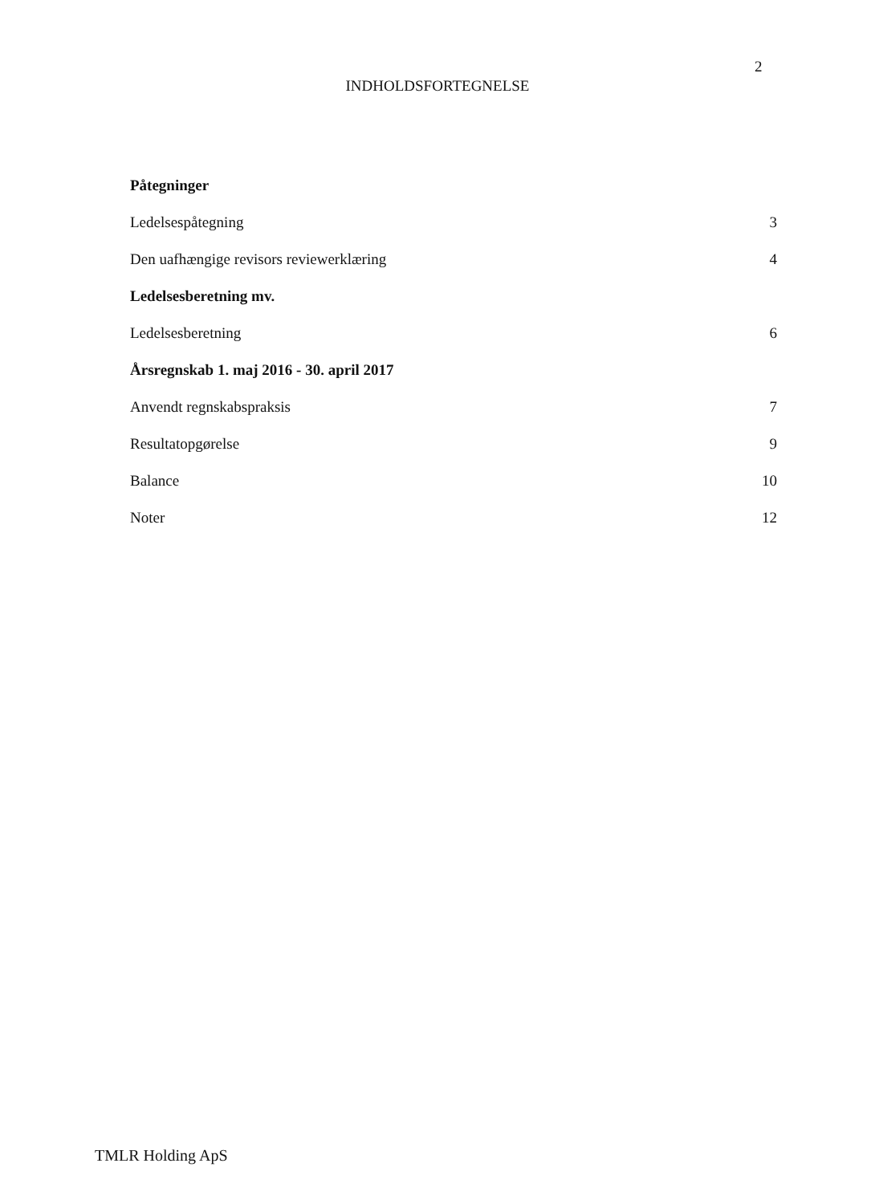2
INDHOLDSFORTEGNELSE
Påtegninger
Ledelsespåtegning 3
Den uafhængige revisors reviewerklæring 4
Ledelsesberetning mv.
Ledelsesberetning 6
Årsregnskab 1. maj 2016 - 30. april 2017
Anvendt regnskabspraksis 7
Resultatopgørelse 9
Balance 10
Noter 12
TMLR Holding ApS